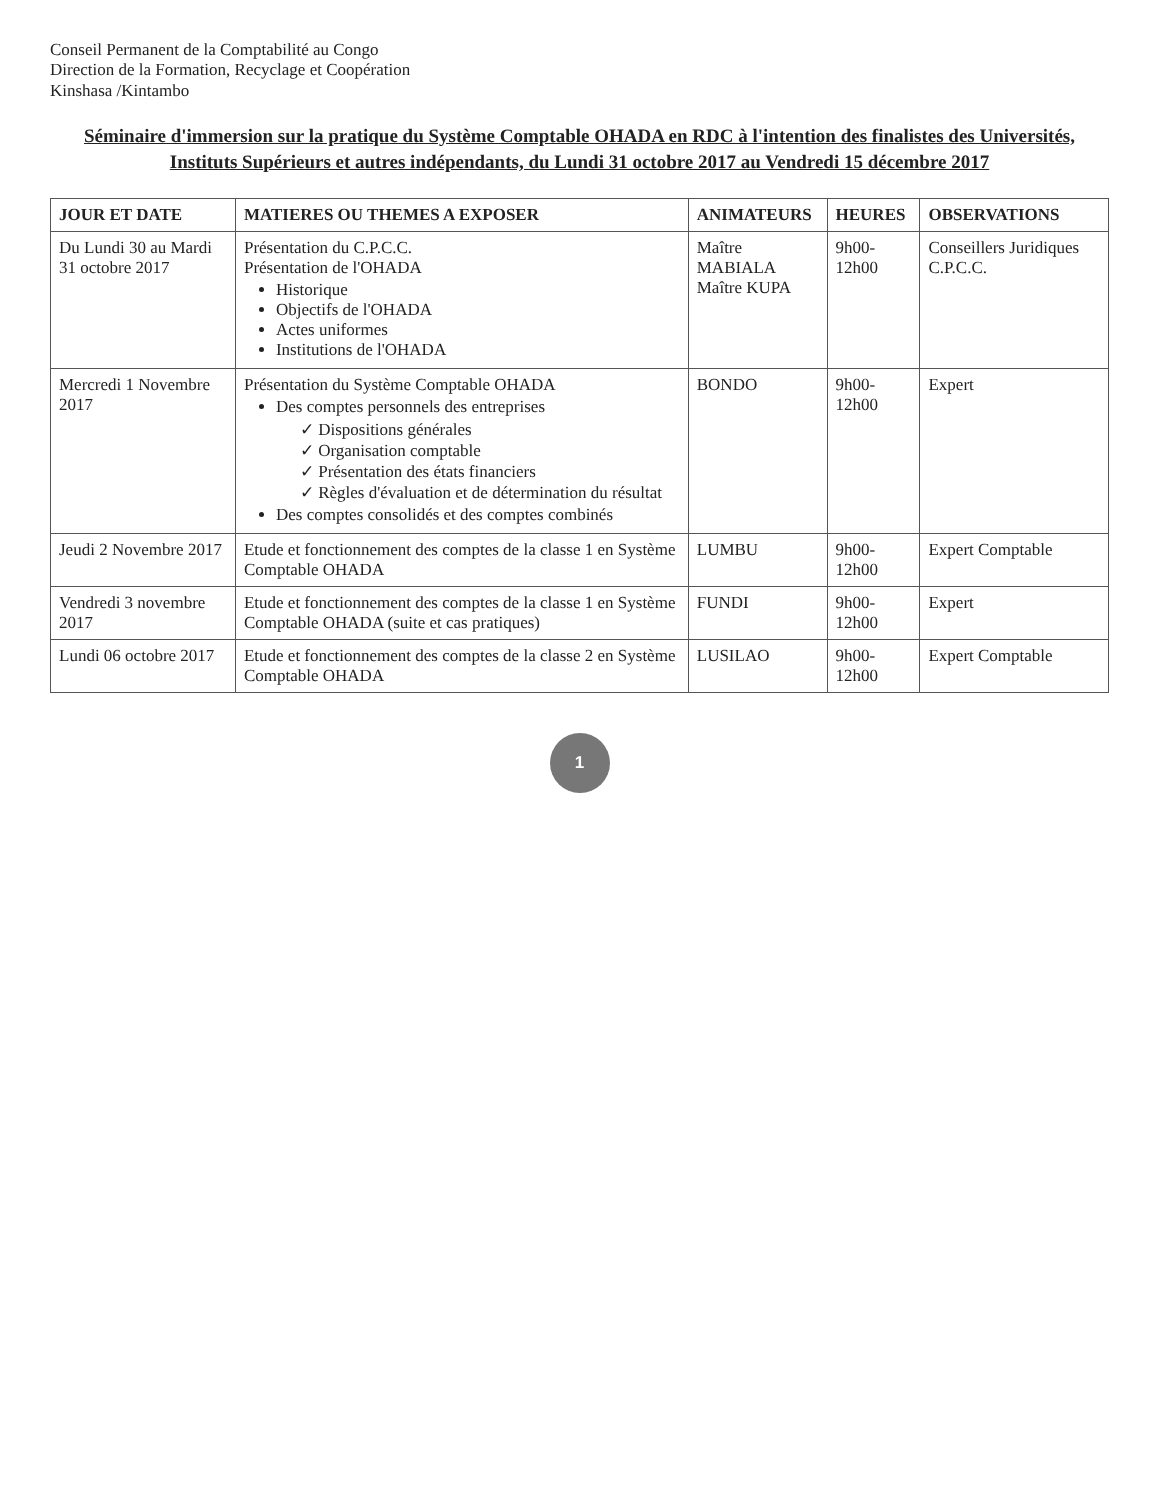Conseil Permanent de la Comptabilité au Congo
Direction de la Formation, Recyclage et Coopération
Kinshasa /Kintambo
Séminaire d'immersion sur la pratique du Système Comptable OHADA en RDC à l'intention des finalistes des Universités, Instituts Supérieurs et autres indépendants, du Lundi 31 octobre 2017 au Vendredi 15 décembre 2017
| JOUR ET DATE | MATIERES OU THEMES A EXPOSER | ANIMATEURS | HEURES | OBSERVATIONS |
| --- | --- | --- | --- | --- |
| Du Lundi 30 au Mardi 31 octobre 2017 | Présentation du C.P.C.C. Présentation de l'OHADA Historique Objectifs de l'OHADA Actes uniformes Institutions de l'OHADA | Maître MABIALA Maître KUPA | 9h00-12h00 | Conseillers Juridiques C.P.C.C. |
| Mercredi 1 Novembre 2017 | Présentation du Système Comptable OHADA Des comptes personnels des entreprises ✓ Dispositions générales ✓ Organisation comptable ✓ Présentation des états financiers ✓ Règles d'évaluation et de détermination du résultat Des comptes consolidés et des comptes combinés | BONDO | 9h00-12h00 | Expert |
| Jeudi 2 Novembre 2017 | Etude et fonctionnement des comptes de la classe 1 en Système Comptable OHADA | LUMBU | 9h00-12h00 | Expert Comptable |
| Vendredi 3 novembre 2017 | Etude et fonctionnement des comptes de la classe 1 en Système Comptable OHADA (suite et cas pratiques) | FUNDI | 9h00-12h00 | Expert |
| Lundi 06 octobre 2017 | Etude et fonctionnement des comptes de la classe 2 en Système Comptable OHADA | LUSILAO | 9h00-12h00 | Expert Comptable |
1